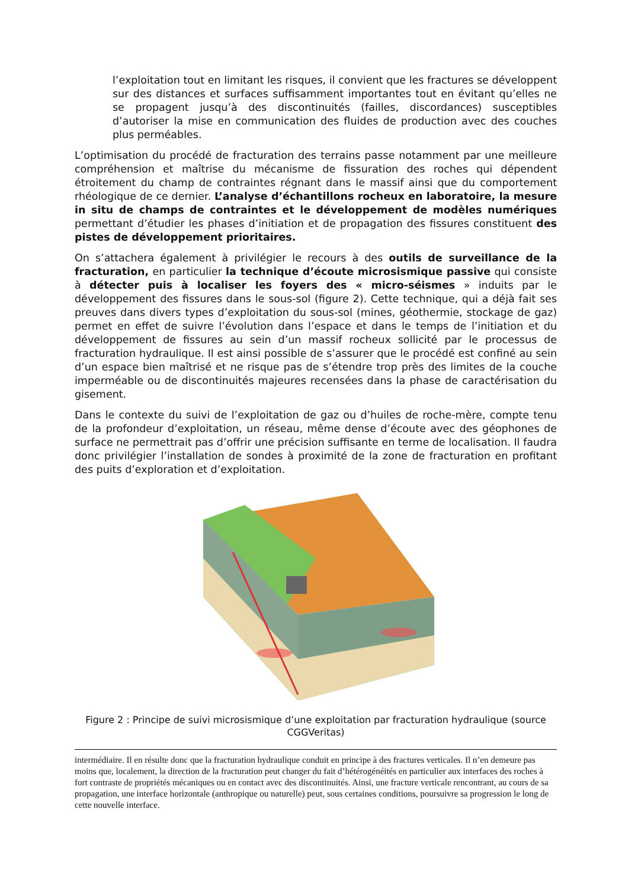l’exploitation tout en limitant les risques, il convient que les fractures se développent sur des distances et surfaces suffisamment importantes tout en évitant qu’elles ne se propagent jusqu’à des discontinuités (failles, discordances) susceptibles d’autoriser la mise en communication des fluides de production avec des couches plus perméables.
L’optimisation du procédé de fracturation des terrains passe notamment par une meilleure compréhension et maîtrise du mécanisme de fissuration des roches qui dépendent étroitement du champ de contraintes régnant dans le massif ainsi que du comportement rhéologique de ce dernier. L’analyse d’échantillons rocheux en laboratoire, la mesure in situ de champs de contraintes et le développement de modèles numériques permettant d’étudier les phases d’initiation et de propagation des fissures constituent des pistes de développement prioritaires.
On s’attachera également à privilégier le recours à des outils de surveillance de la fracturation, en particulier la technique d’écoute microsismique passive qui consiste à détecter puis à localiser les foyers des « micro-séismes » induits par le développement des fissures dans le sous-sol (figure 2). Cette technique, qui a déjà fait ses preuves dans divers types d’exploitation du sous-sol (mines, géothermie, stockage de gaz) permet en effet de suivre l’évolution dans l’espace et dans le temps de l’initiation et du développement de fissures au sein d’un massif rocheux sollicité par le processus de fracturation hydraulique. Il est ainsi possible de s’assurer que le procédé est confiné au sein d’un espace bien maîtrisé et ne risque pas de s’étendre trop près des limites de la couche imperméable ou de discontinuités majeures recensées dans la phase de caractérisation du gisement.
Dans le contexte du suivi de l’exploitation de gaz ou d’huiles de roche-mère, compte tenu de la profondeur d’exploitation, un réseau, même dense d’écoute avec des géophones de surface ne permettrait pas d’offrir une précision suffisante en terme de localisation. Il faudra donc privilégier l’installation de sondes à proximité de la zone de fracturation en profitant des puits d’exploration et d’exploitation.
Figure 2 : Principe de suivi microsismique d’une exploitation par fracturation hydraulique (source CGGVeritas)
intermédiaire. Il en résulte donc que la fracturation hydraulique conduit en principe à des fractures verticales. Il n’en demeure pas moins que, localement, la direction de la fracturation peut changer du fait d’hétérogénéités en particulier aux interfaces des roches à fort contraste de propriétés mécaniques ou en contact avec des discontinuités. Ainsi, une fracture verticale rencontrant, au cours de sa propagation, une interface horizontale (anthropique ou naturelle) peut, sous certaines conditions, poursuivre sa progression le long de cette nouvelle interface.